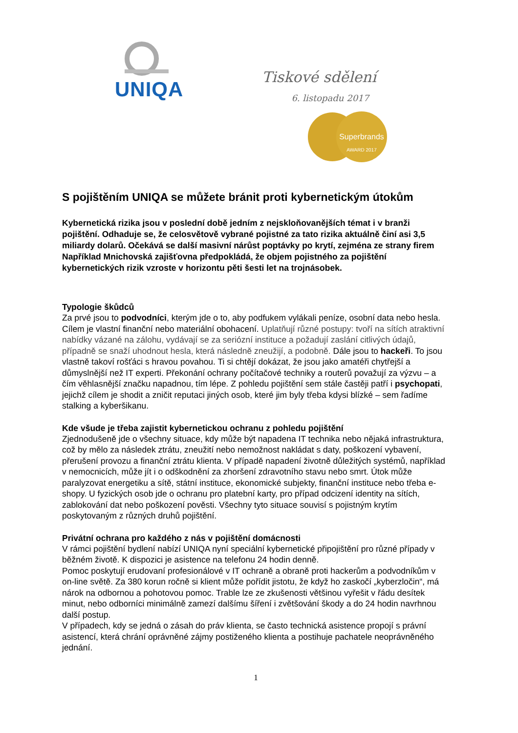UNIQA
Tiskové sdělení
6. listopadu 2017
Superbrands
AWARD 2017
S pojištěním UNIQA se můžete bránit proti kybernetickým útokům
Kybernetická rizika jsou v poslední době jedním z nejskloňovanějších témat i v branži pojištění. Odhaduje se, že celosvětově vybrané pojistné za tato rizika aktuálně činí asi 3,5 miliardy dolarů. Očekává se další masivní nárůst poptávky po krytí, zejména ze strany firem Například Mnichovská zajišťovna předpokládá, že objem pojistného za pojištění kybernetických rizik vzroste v horizontu pěti šesti let na trojnásobek.
Typologie škůdců
Za prvé jsou to podvodníci, kterým jde o to, aby podfukem vylákali peníze, osobní data nebo hesla. Cílem je vlastní finanční nebo materiální obohacení. Uplatňují různé postupy: tvoří na sítích atraktivní nabídky vázané na zálohu, vydávají se za seriózní instituce a požadují zaslání citlivých údajů, případně se snaží uhodnout hesla, která následně zneužijí, a podobně. Dále jsou to hackeři. To jsou vlastně takoví rošťáci s hravou povahou. Ti si chtějí dokázat, že jsou jako amatéři chytřejší a důmyslnější než IT experti. Překonání ochrany počítačové techniky a routerů považují za výzvu – a čím věhlasnější značku napadnou, tím lépe. Z pohledu pojištění sem stále častěji patří i psychopati, jejichž cílem je shodit a zničit reputaci jiných osob, které jim byly třeba kdysi blízké – sem řadíme stalking a kyberšikanu.
Kde všude je třeba zajistit kybernetickou ochranu z pohledu pojištění
Zjednodušeně jde o všechny situace, kdy může být napadena IT technika nebo nějaká infrastruktura, což by mělo za následek ztrátu, zneužití nebo nemožnost nakládat s daty, poškození vybavení, přerušení provozu a finanční ztrátu klienta. V případě napadení životně důležitých systémů, například v nemocnicích, může jít i o odškodnění za zhoršení zdravotního stavu nebo smrt. Útok může paralyzovat energetiku a sítě, státní instituce, ekonomické subjekty, finanční instituce nebo třeba e-shopy. U fyzických osob jde o ochranu pro platební karty, pro případ odcizení identity na sítích, zablokování dat nebo poškození pověsti. Všechny tyto situace souvisí s pojistným krytím poskytovaným z různých druhů pojištění.
Privátní ochrana pro každého z nás v pojištění domácnosti
V rámci pojištění bydlení nabízí UNIQA nyní speciální kybernetické připojištění pro různé případy v běžném životě. K dispozici je asistence na telefonu 24 hodin denně.
Pomoc poskytují erudovaní profesionálové v IT ochraně a obraně proti hackerům a podvodníkům v on-line světě. Za 380 korun ročně si klient může pořídit jistotu, že když ho zaskočí „kyberzločin“, má nárok na odbornou a pohotovou pomoc. Trable lze ze zkušenosti většinou vyřešit v řádu desítek minut, nebo odborníci minimálně zamezí dalšímu šíření i zvětšování škody a do 24 hodin navrhnou další postup.
V případech, kdy se jedná o zásah do práv klienta, se často technická asistence propojí s právní asistencí, která chrání oprávněné zájmy postiženého klienta a postihuje pachatele neoprávněného jednání.
1